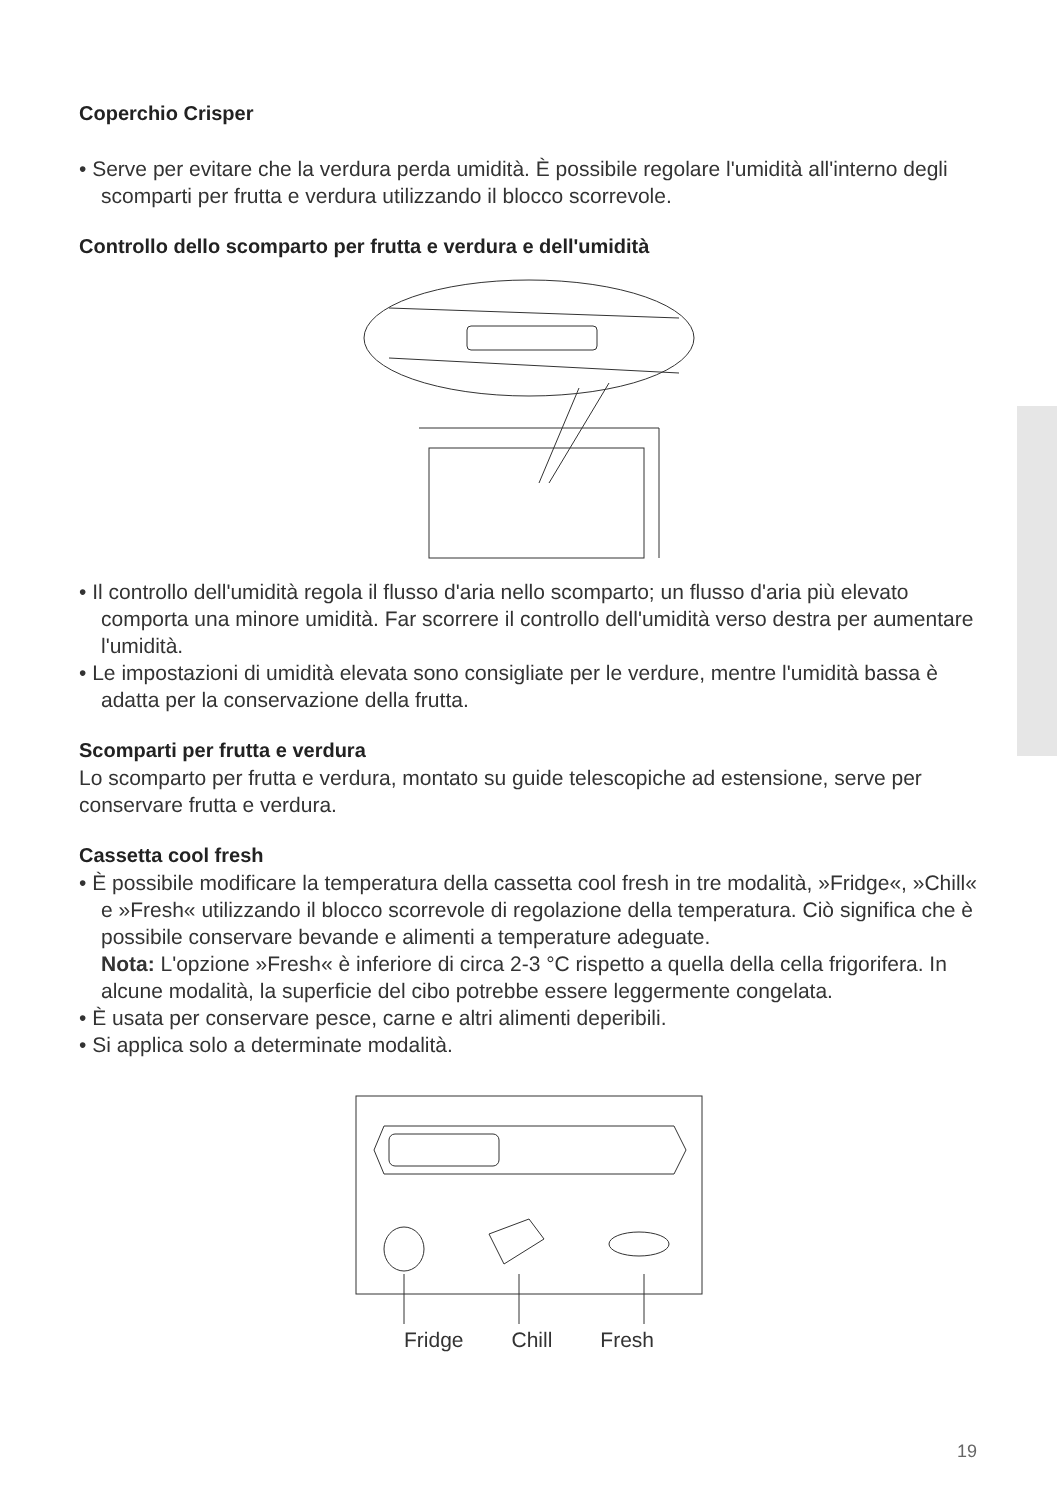Coperchio Crisper
• Serve per evitare che la verdura perda umidità. È possibile regolare l'umidità all'interno degli scomparti per frutta e verdura utilizzando il blocco scorrevole.
Controllo dello scomparto per frutta e verdura e dell'umidità
• Il controllo dell'umidità regola il flusso d'aria nello scomparto; un flusso d'aria più elevato comporta una minore umidità. Far scorrere il controllo dell'umidità verso destra per aumentare l'umidità.
• Le impostazioni di umidità elevata sono consigliate per le verdure, mentre l'umidità bassa è adatta per la conservazione della frutta.
Scomparti per frutta e verdura
Lo scomparto per frutta e verdura, montato su guide telescopiche ad estensione, serve per conservare frutta e verdura.
Cassetta cool fresh
• È possibile modificare la temperatura della cassetta cool fresh in tre modalità, »Fridge«, »Chill« e »Fresh« utilizzando il blocco scorrevole di regolazione della temperatura. Ciò significa che è possibile conservare bevande e alimenti a temperature adeguate.
Nota: L'opzione »Fresh« è inferiore di circa 2-3 °C rispetto a quella della cella frigorifera. In alcune modalità, la superficie del cibo potrebbe essere leggermente congelata.
• È usata per conservare pesce, carne e altri alimenti deperibili.
• Si applica solo a determinate modalità.
Fridge Chill Fresh
19